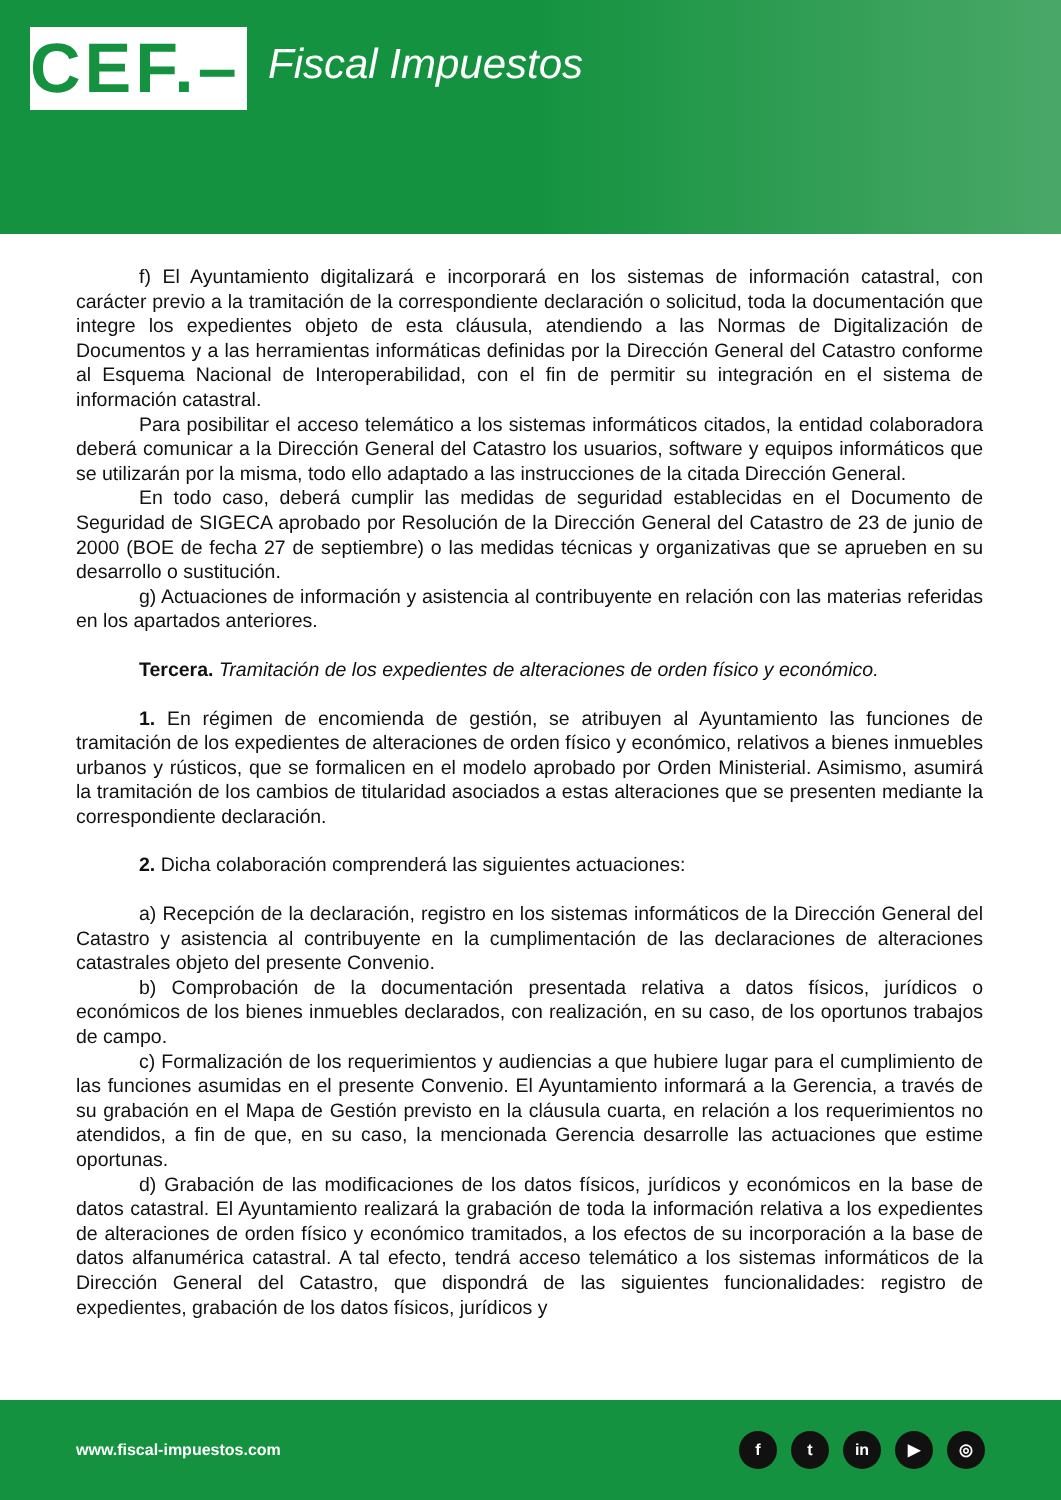CEF.–
Fiscal Impuestos
f) El Ayuntamiento digitalizará e incorporará en los sistemas de información catastral, con carácter previo a la tramitación de la correspondiente declaración o solicitud, toda la documentación que integre los expedientes objeto de esta cláusula, atendiendo a las Normas de Digitalización de Documentos y a las herramientas informáticas definidas por la Dirección General del Catastro conforme al Esquema Nacional de Interoperabilidad, con el fin de permitir su integración en el sistema de información catastral.
Para posibilitar el acceso telemático a los sistemas informáticos citados, la entidad colaboradora deberá comunicar a la Dirección General del Catastro los usuarios, software y equipos informáticos que se utilizarán por la misma, todo ello adaptado a las instrucciones de la citada Dirección General.
En todo caso, deberá cumplir las medidas de seguridad establecidas en el Documento de Seguridad de SIGECA aprobado por Resolución de la Dirección General del Catastro de 23 de junio de 2000 (BOE de fecha 27 de septiembre) o las medidas técnicas y organizativas que se aprueben en su desarrollo o sustitución.
g) Actuaciones de información y asistencia al contribuyente en relación con las materias referidas en los apartados anteriores.
Tercera. Tramitación de los expedientes de alteraciones de orden físico y económico.
1. En régimen de encomienda de gestión, se atribuyen al Ayuntamiento las funciones de tramitación de los expedientes de alteraciones de orden físico y económico, relativos a bienes inmuebles urbanos y rústicos, que se formalicen en el modelo aprobado por Orden Ministerial. Asimismo, asumirá la tramitación de los cambios de titularidad asociados a estas alteraciones que se presenten mediante la correspondiente declaración.
2. Dicha colaboración comprenderá las siguientes actuaciones:
a) Recepción de la declaración, registro en los sistemas informáticos de la Dirección General del Catastro y asistencia al contribuyente en la cumplimentación de las declaraciones de alteraciones catastrales objeto del presente Convenio.
b) Comprobación de la documentación presentada relativa a datos físicos, jurídicos o económicos de los bienes inmuebles declarados, con realización, en su caso, de los oportunos trabajos de campo.
c) Formalización de los requerimientos y audiencias a que hubiere lugar para el cumplimiento de las funciones asumidas en el presente Convenio. El Ayuntamiento informará a la Gerencia, a través de su grabación en el Mapa de Gestión previsto en la cláusula cuarta, en relación a los requerimientos no atendidos, a fin de que, en su caso, la mencionada Gerencia desarrolle las actuaciones que estime oportunas.
d) Grabación de las modificaciones de los datos físicos, jurídicos y económicos en la base de datos catastral. El Ayuntamiento realizará la grabación de toda la información relativa a los expedientes de alteraciones de orden físico y económico tramitados, a los efectos de su incorporación a la base de datos alfanumérica catastral. A tal efecto, tendrá acceso telemático a los sistemas informáticos de la Dirección General del Catastro, que dispondrá de las siguientes funcionalidades: registro de expedientes, grabación de los datos físicos, jurídicos y
www.fiscal-impuestos.com
f t in ▶ ◎